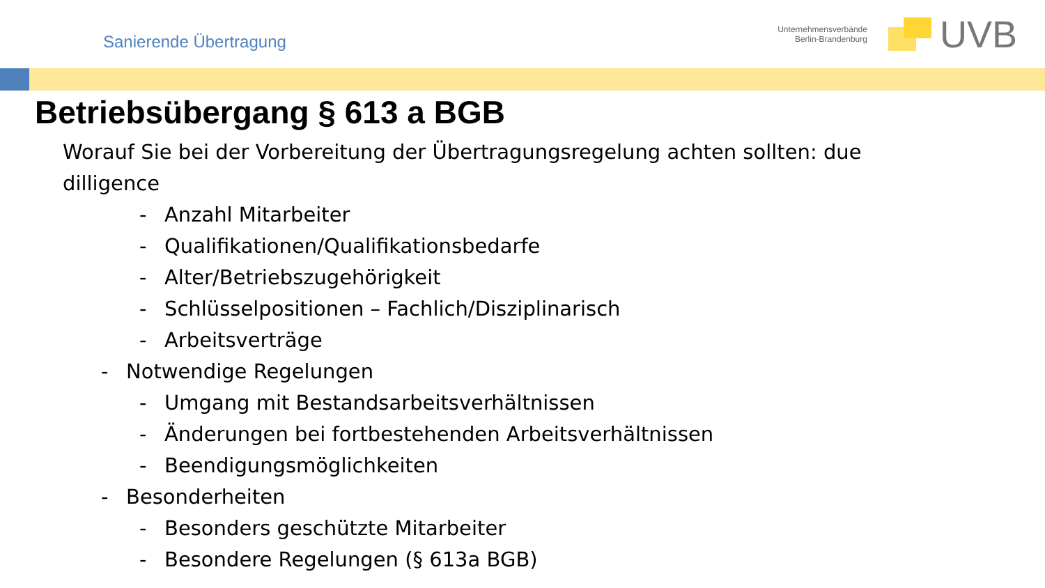Sanierende Übertragung
Unternehmensverbände
Berlin-Brandenburg
UVB
Betriebsübergang § 613 a BGB
Worauf Sie bei der Vorbereitung der Übertragungsregelung achten sollten: due dilligence
- Anzahl Mitarbeiter
- Qualifikationen/Qualifikationsbedarfe
- Alter/Betriebszugehörigkeit
- Schlüsselpositionen – Fachlich/Disziplinarisch
- Arbeitsverträge
- Notwendige Regelungen
- Umgang mit Bestandsarbeitsverhältnissen
- Änderungen bei fortbestehenden Arbeitsverhältnissen
- Beendigungsmöglichkeiten
- Besonderheiten
- Besonders geschützte Mitarbeiter
- Besondere Regelungen (§ 613a BGB)